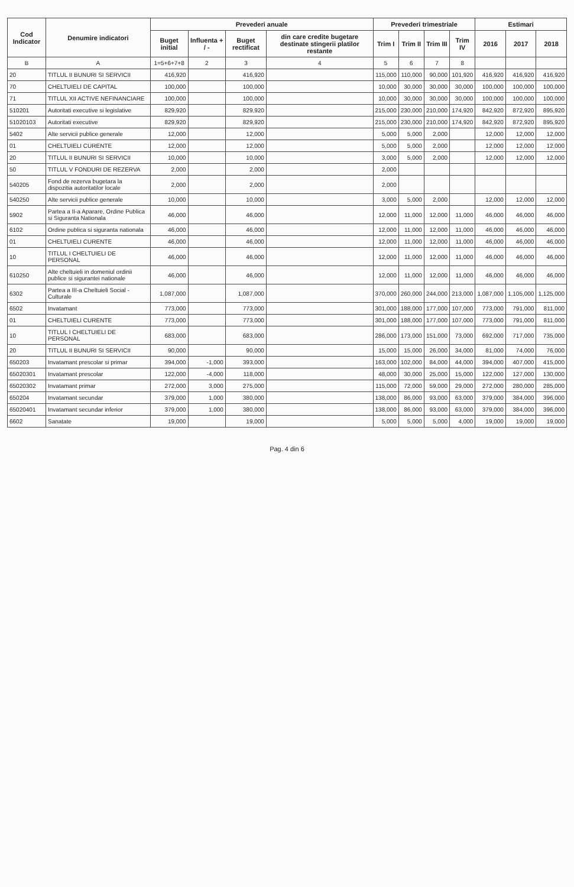| Cod Indicator | Denumire indicatori | Prevederi anuale | | | | Prevederi trimestriale | | | | Estimari | | |
| --- | --- | --- | --- | --- | --- | --- | --- | --- | --- | --- | --- | --- |
| | | Buget initial | Influenta + / - | Buget rectificat | din care credite bugetare destinate stingerii platilor restante | Trim I | Trim II | Trim III | Trim IV | 2016 | 2017 | 2018 |
| B | A | 1=5+6+7+8 | 2 | 3 | 4 | 5 | 6 | 7 | 8 | | | |
| 20 | TITLUL II BUNURI SI SERVICII | 416,920 | | 416,920 | | 115,000 | 110,000 | 90,000 | 101,920 | 416,920 | 416,920 | 416,920 |
| 70 | CHELTUIELI DE CAPITAL | 100,000 | | 100,000 | | 10,000 | 30,000 | 30,000 | 30,000 | 100,000 | 100,000 | 100,000 |
| 71 | TITLUL XII ACTIVE NEFINANCIARE | 100,000 | | 100,000 | | 10,000 | 30,000 | 30,000 | 30,000 | 100,000 | 100,000 | 100,000 |
| 510201 | Autoritati executive si legislative | 829,920 | | 829,920 | | 215,000 | 230,000 | 210,000 | 174,920 | 842,920 | 872,920 | 895,920 |
| 51020103 | Autoritati executive | 829,920 | | 829,920 | | 215,000 | 230,000 | 210,000 | 174,920 | 842,920 | 872,920 | 895,920 |
| 5402 | Alte servicii publice generale | 12,000 | | 12,000 | | 5,000 | 5,000 | 2,000 | | 12,000 | 12,000 | 12,000 |
| 01 | CHELTUIELI CURENTE | 12,000 | | 12,000 | | 5,000 | 5,000 | 2,000 | | 12,000 | 12,000 | 12,000 |
| 20 | TITLUL II BUNURI SI SERVICII | 10,000 | | 10,000 | | 3,000 | 5,000 | 2,000 | | 12,000 | 12,000 | 12,000 |
| 50 | TITLUL V FONDURI DE REZERVA | 2,000 | | 2,000 | | 2,000 | | | | | | |
| 540205 | Fond de rezerva bugetara la dispozitia autoritatilor locale | 2,000 | | 2,000 | | 2,000 | | | | | | |
| 540250 | Alte servicii publice generale | 10,000 | | 10,000 | | 3,000 | 5,000 | 2,000 | | 12,000 | 12,000 | 12,000 |
| 5902 | Partea a II-a Aparare, Ordine Publica si Siguranta Nationala | 46,000 | | 46,000 | | 12,000 | 11,000 | 12,000 | 11,000 | 46,000 | 46,000 | 46,000 |
| 6102 | Ordine publica si siguranta nationala | 46,000 | | 46,000 | | 12,000 | 11,000 | 12,000 | 11,000 | 46,000 | 46,000 | 46,000 |
| 01 | CHELTUIELI CURENTE | 46,000 | | 46,000 | | 12,000 | 11,000 | 12,000 | 11,000 | 46,000 | 46,000 | 46,000 |
| 10 | TITLUL I CHELTUIELI DE PERSONAL | 46,000 | | 46,000 | | 12,000 | 11,000 | 12,000 | 11,000 | 46,000 | 46,000 | 46,000 |
| 610250 | Alte cheltuieli in domeniul ordinii publice si sigurantei nationale | 46,000 | | 46,000 | | 12,000 | 11,000 | 12,000 | 11,000 | 46,000 | 46,000 | 46,000 |
| 6302 | Partea a III-a Cheltuieli Social - Culturale | 1,087,000 | | 1,087,000 | | 370,000 | 260,000 | 244,000 | 213,000 | 1,087,000 | 1,105,000 | 1,125,000 |
| 6502 | Invatamant | 773,000 | | 773,000 | | 301,000 | 188,000 | 177,000 | 107,000 | 773,000 | 791,000 | 811,000 |
| 01 | CHELTUIELI CURENTE | 773,000 | | 773,000 | | 301,000 | 188,000 | 177,000 | 107,000 | 773,000 | 791,000 | 811,000 |
| 10 | TITLUL I CHELTUIELI DE PERSONAL | 683,000 | | 683,000 | | 286,000 | 173,000 | 151,000 | 73,000 | 692,000 | 717,000 | 735,000 |
| 20 | TITLUL II BUNURI SI SERVICII | 90,000 | | 90,000 | | 15,000 | 15,000 | 26,000 | 34,000 | 81,000 | 74,000 | 76,000 |
| 650203 | Invatamant prescolar si primar | 394,000 | -1,000 | 393,000 | | 163,000 | 102,000 | 84,000 | 44,000 | 394,000 | 407,000 | 415,000 |
| 65020301 | Invatamant prescolar | 122,000 | -4,000 | 118,000 | | 48,000 | 30,000 | 25,000 | 15,000 | 122,000 | 127,000 | 130,000 |
| 65020302 | Invatamant primar | 272,000 | 3,000 | 275,000 | | 115,000 | 72,000 | 59,000 | 29,000 | 272,000 | 280,000 | 285,000 |
| 650204 | Invatamant secundar | 379,000 | 1,000 | 380,000 | | 138,000 | 86,000 | 93,000 | 63,000 | 379,000 | 384,000 | 396,000 |
| 65020401 | Invatamant secundar inferior | 379,000 | 1,000 | 380,000 | | 138,000 | 86,000 | 93,000 | 63,000 | 379,000 | 384,000 | 396,000 |
| 6602 | Sanatate | 19,000 | | 19,000 | | 5,000 | 5,000 | 5,000 | 4,000 | 19,000 | 19,000 | 19,000 |
Pag. 4 din 6